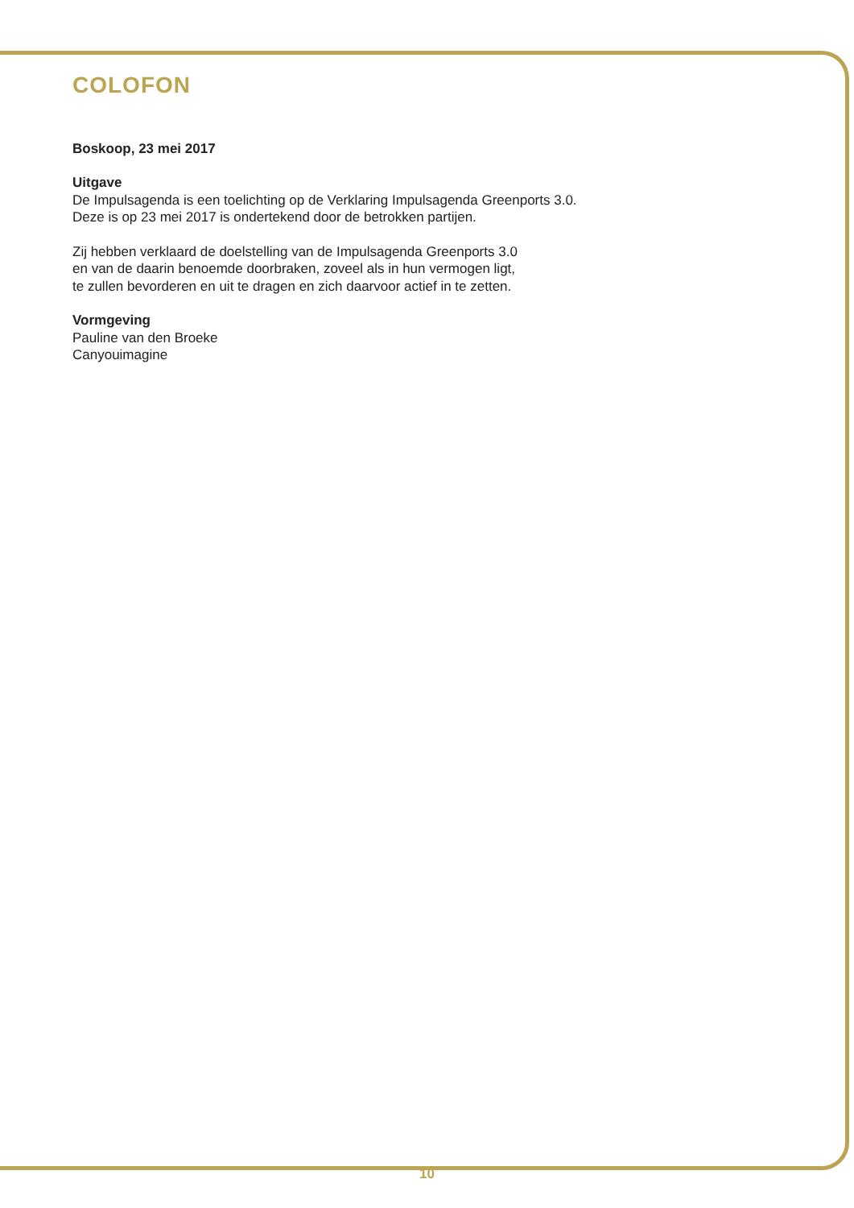COLOFON
Boskoop, 23 mei 2017
Uitgave
De Impulsagenda is een toelichting op de Verklaring Impulsagenda Greenports 3.0.
Deze is op 23 mei 2017 is ondertekend door de betrokken partijen.
Zij hebben verklaard de doelstelling van de Impulsagenda Greenports 3.0
en van de daarin benoemde doorbraken, zoveel als in hun vermogen ligt,
te zullen bevorderen en uit te dragen en zich daarvoor actief in te zetten.
Vormgeving
Pauline van den Broeke
Canyouimagine
10